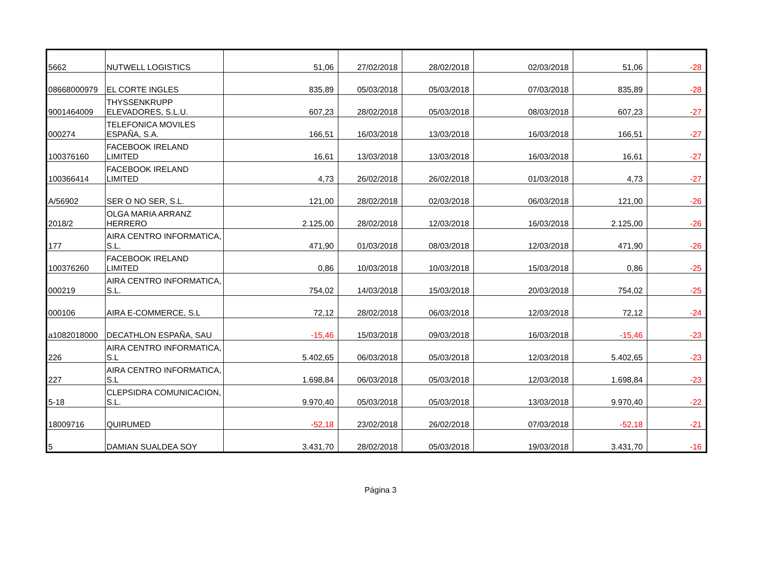| 5662 | NUTWELL LOGISTICS | 51,06 | 27/02/2018 | 28/02/2018 | 02/03/2018 | 51,06 | -28 |
| 08668000979 | EL CORTE INGLES | 835,89 | 05/03/2018 | 05/03/2018 | 07/03/2018 | 835,89 | -28 |
| 9001464009 | THYSSENKRUPP ELEVADORES, S.L.U. | 607,23 | 28/02/2018 | 05/03/2018 | 08/03/2018 | 607,23 | -27 |
| 000274 | TELEFONICA MOVILES ESPAÑA, S.A. | 166,51 | 16/03/2018 | 13/03/2018 | 16/03/2018 | 166,51 | -27 |
| 100376160 | FACEBOOK IRELAND LIMITED | 16,61 | 13/03/2018 | 13/03/2018 | 16/03/2018 | 16,61 | -27 |
| 100366414 | FACEBOOK IRELAND LIMITED | 4,73 | 26/02/2018 | 26/02/2018 | 01/03/2018 | 4,73 | -27 |
| A/56902 | SER O NO SER, S.L. | 121,00 | 28/02/2018 | 02/03/2018 | 06/03/2018 | 121,00 | -26 |
| 2018/2 | OLGA MARIA ARRANZ HERRERO | 2.125,00 | 28/02/2018 | 12/03/2018 | 16/03/2018 | 2.125,00 | -26 |
| 177 | AIRA CENTRO INFORMATICA, S.L. | 471,90 | 01/03/2018 | 08/03/2018 | 12/03/2018 | 471,90 | -26 |
| 100376260 | FACEBOOK IRELAND LIMITED | 0,86 | 10/03/2018 | 10/03/2018 | 15/03/2018 | 0,86 | -25 |
| 000219 | AIRA CENTRO INFORMATICA, S.L. | 754,02 | 14/03/2018 | 15/03/2018 | 20/03/2018 | 754,02 | -25 |
| 000106 | AIRA E-COMMERCE, S.L | 72,12 | 28/02/2018 | 06/03/2018 | 12/03/2018 | 72,12 | -24 |
| a1082018000 | DECATHLON ESPAÑA, SAU | -15,46 | 15/03/2018 | 09/03/2018 | 16/03/2018 | -15,46 | -23 |
| 226 | AIRA CENTRO INFORMATICA, S.L | 5.402,65 | 06/03/2018 | 05/03/2018 | 12/03/2018 | 5.402,65 | -23 |
| 227 | AIRA CENTRO INFORMATICA, S.L | 1.698,84 | 06/03/2018 | 05/03/2018 | 12/03/2018 | 1.698,84 | -23 |
| 5-18 | CLEPSIDRA COMUNICACION, S.L. | 9.970,40 | 05/03/2018 | 05/03/2018 | 13/03/2018 | 9.970,40 | -22 |
| 18009716 | QUIRUMED | -52,18 | 23/02/2018 | 26/02/2018 | 07/03/2018 | -52,18 | -21 |
| 5 | DAMIAN SUALDEA SOY | 3.431,70 | 28/02/2018 | 05/03/2018 | 19/03/2018 | 3.431,70 | -16 |
Página 3